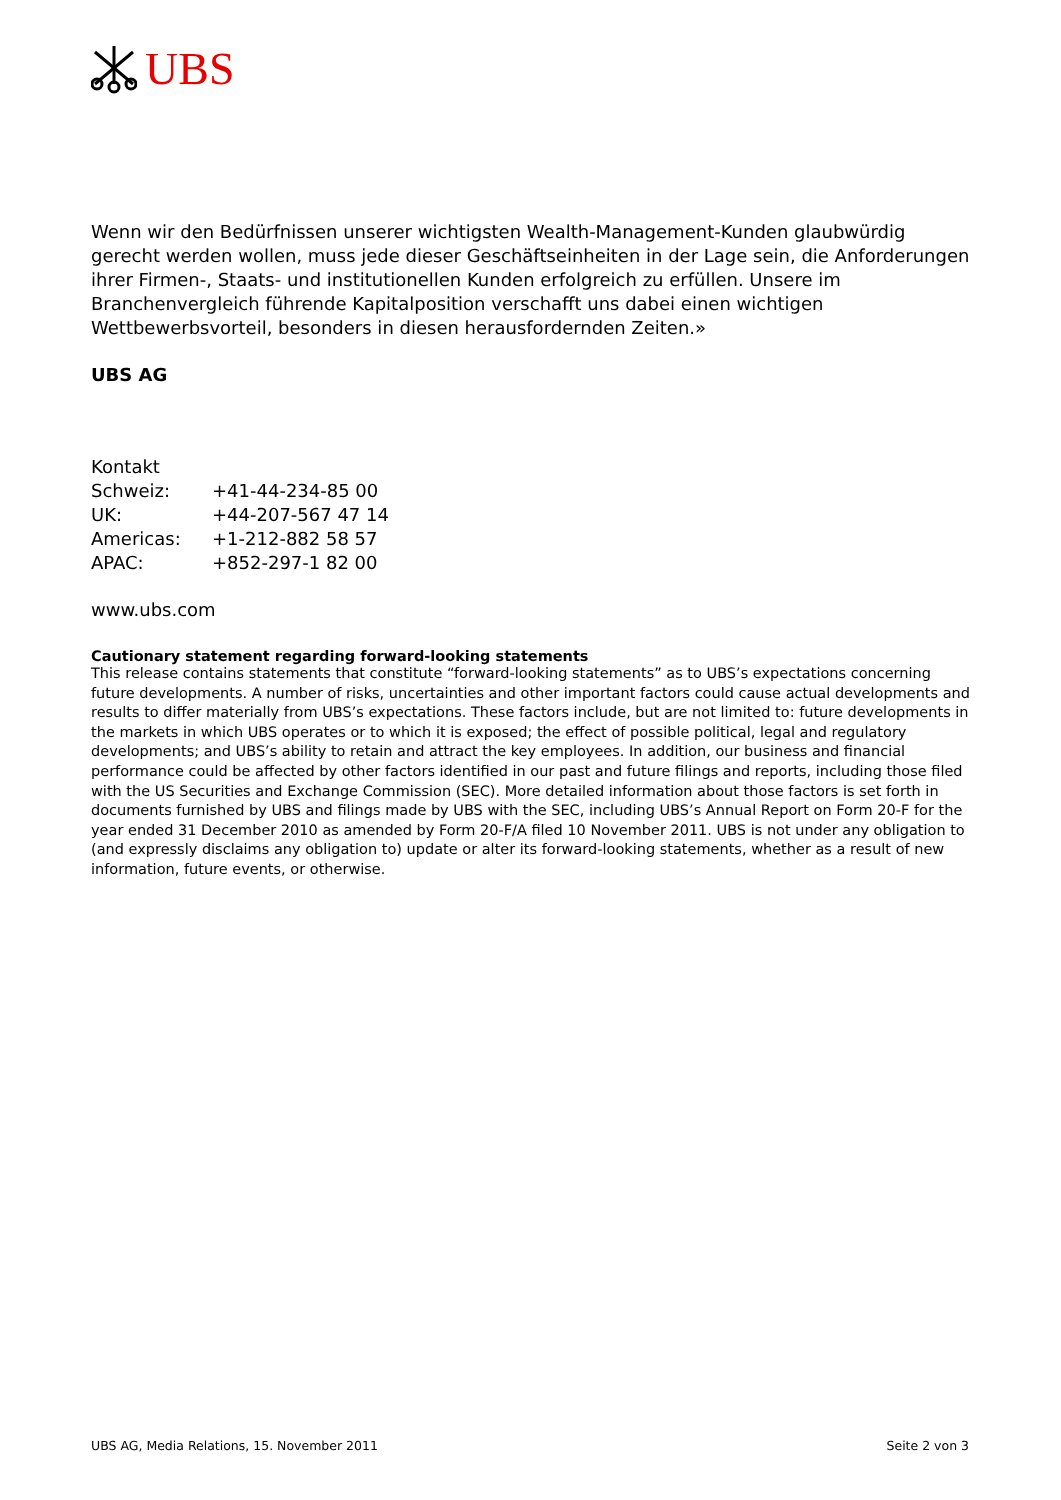UBS
Wenn wir den Bedürfnissen unserer wichtigsten Wealth-Management-Kunden glaubwürdig gerecht werden wollen, muss jede dieser Geschäftseinheiten in der Lage sein, die Anforderungen ihrer Firmen-, Staats- und institutionellen Kunden erfolgreich zu erfüllen. Unsere im Branchenvergleich führende Kapitalposition verschafft uns dabei einen wichtigen Wettbewerbsvorteil, besonders in diesen herausfordernden Zeiten.»
UBS AG
Kontakt
| Schweiz: | +41-44-234-85 00 |
| UK: | +44-207-567 47 14 |
| Americas: | +1-212-882 58 57 |
| APAC: | +852-297-1 82 00 |
www.ubs.com
Cautionary statement regarding forward-looking statements
This release contains statements that constitute “forward-looking statements” as to UBS’s expectations concerning future developments. A number of risks, uncertainties and other important factors could cause actual developments and results to differ materially from UBS’s expectations. These factors include, but are not limited to: future developments in the markets in which UBS operates or to which it is exposed; the effect of possible political, legal and regulatory developments; and UBS’s ability to retain and attract the key employees. In addition, our business and financial performance could be affected by other factors identified in our past and future filings and reports, including those filed with the US Securities and Exchange Commission (SEC). More detailed information about those factors is set forth in documents furnished by UBS and filings made by UBS with the SEC, including UBS’s Annual Report on Form 20-F for the year ended 31 December 2010 as amended by Form 20-F/A filed 10 November 2011. UBS is not under any obligation to (and expressly disclaims any obligation to) update or alter its forward-looking statements, whether as a result of new information, future events, or otherwise.
UBS AG, Media Relations, 15. November 2011 Seite 2 von 3